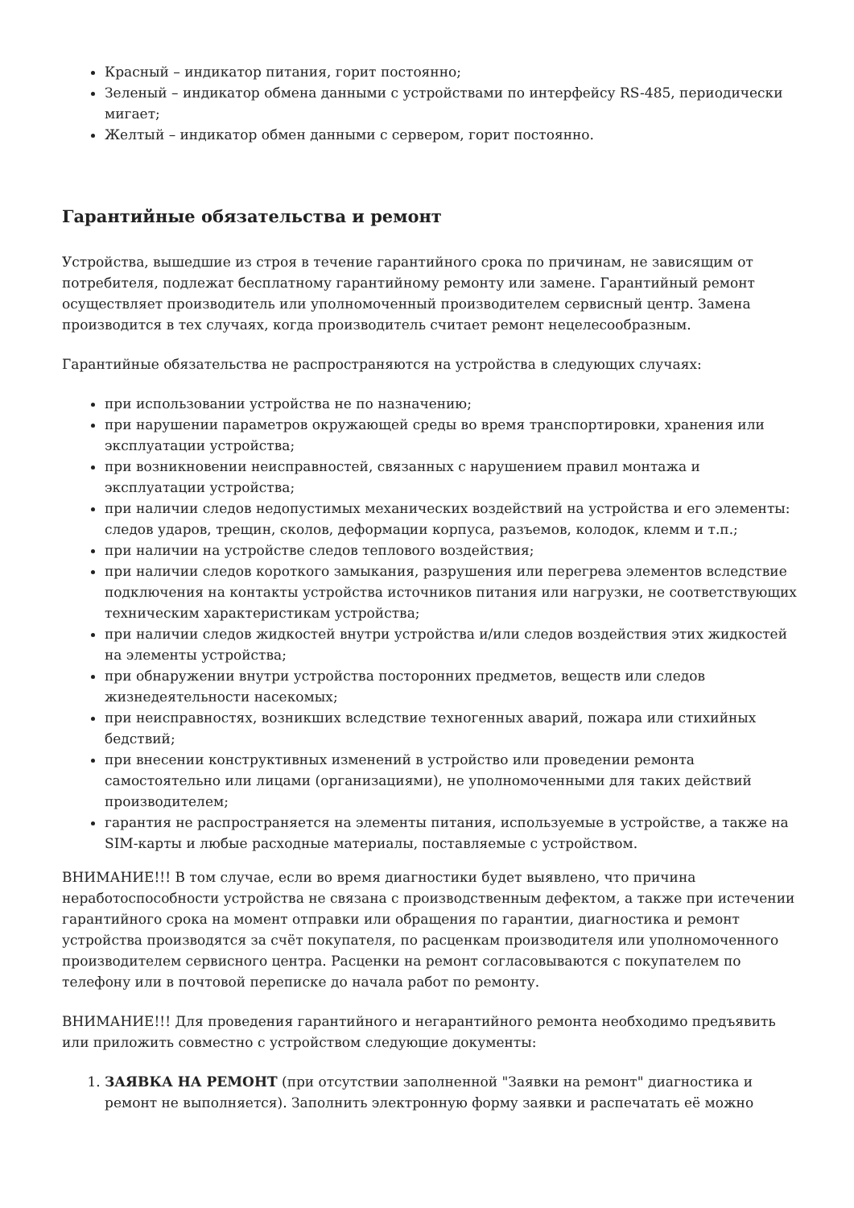Красный – индикатор питания, горит постоянно;
Зеленый – индикатор обмена данными с устройствами по интерфейсу RS-485, периодически мигает;
Желтый – индикатор обмен данными с сервером, горит постоянно.
Гарантийные обязательства и ремонт
Устройства, вышедшие из строя в течение гарантийного срока по причинам, не зависящим от потребителя, подлежат бесплатному гарантийному ремонту или замене. Гарантийный ремонт осуществляет производитель или уполномоченный производителем сервисный центр. Замена производится в тех случаях, когда производитель считает ремонт нецелесообразным.
Гарантийные обязательства не распространяются на устройства в следующих случаях:
при использовании устройства не по назначению;
при нарушении параметров окружающей среды во время транспортировки, хранения или эксплуатации устройства;
при возникновении неисправностей, связанных с нарушением правил монтажа и эксплуатации устройства;
при наличии следов недопустимых механических воздействий на устройства и его элементы: следов ударов, трещин, сколов, деформации корпуса, разъемов, колодок, клемм и т.п.;
при наличии на устройстве следов теплового воздействия;
при наличии следов короткого замыкания, разрушения или перегрева элементов вследствие подключения на контакты устройства источников питания или нагрузки, не соответствующих техническим характеристикам устройства;
при наличии следов жидкостей внутри устройства и/или следов воздействия этих жидкостей на элементы устройства;
при обнаружении внутри устройства посторонних предметов, веществ или следов жизнедеятельности насекомых;
при неисправностях, возникших вследствие техногенных аварий, пожара или стихийных бедствий;
при внесении конструктивных изменений в устройство или проведении ремонта самостоятельно или лицами (организациями), не уполномоченными для таких действий производителем;
гарантия не распространяется на элементы питания, используемые в устройстве, а также на SIM-карты и любые расходные материалы, поставляемые с устройством.
ВНИМАНИЕ!!! В том случае, если во время диагностики будет выявлено, что причина неработоспособности устройства не связана с производственным дефектом, а также при истечении гарантийного срока на момент отправки или обращения по гарантии, диагностика и ремонт устройства производятся за счёт покупателя, по расценкам производителя или уполномоченного производителем сервисного центра. Расценки на ремонт согласовываются с покупателем по телефону или в почтовой переписке до начала работ по ремонту.
ВНИМАНИЕ!!! Для проведения гарантийного и негарантийного ремонта необходимо предъявить или приложить совместно с устройством следующие документы:
1. ЗАЯВКА НА РЕМОНТ (при отсутствии заполненной "Заявки на ремонт" диагностика и ремонт не выполняется). Заполнить электронную форму заявки и распечатать её можно